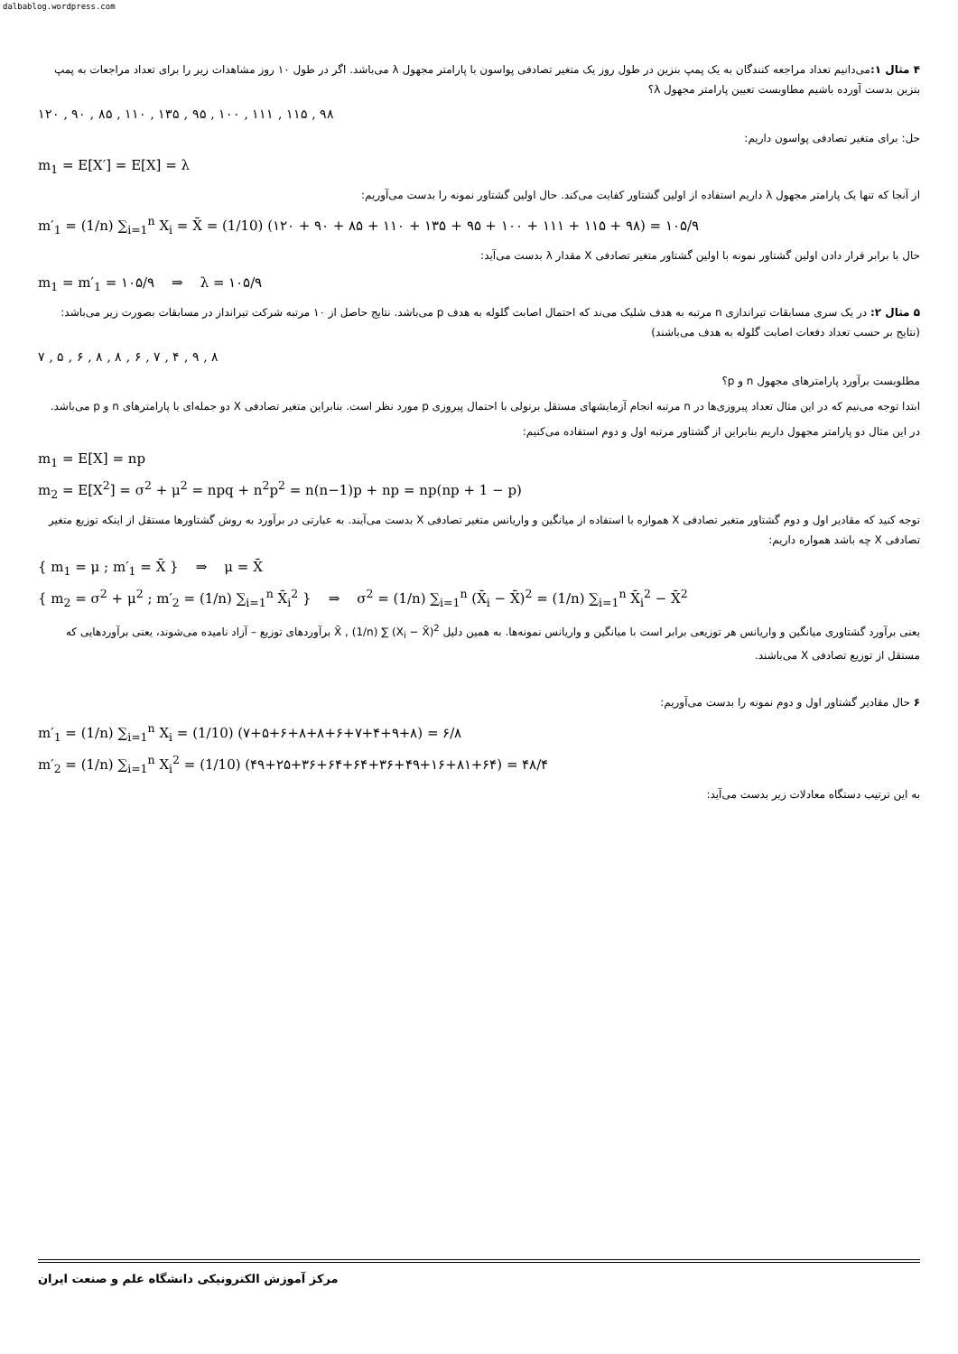dalbablog.wordpress.com
۴ مثال ۱: می‌دانیم تعداد مراجعه کنندگان به یک پمپ بنزین در طول روز یک متغیر تصادفی پواسون با پارامتر مجهول λ می‌باشد. اگر در طول ۱۰ روز مشاهدات زیر را برای تعداد مراجعات به پمپ بنزین بدست آورده باشیم مطاوبست تعیین پارامتر مجهول λ؟
۱۲۰ , ۹۰ , ۸۵ , ۱۱۰ , ۱۳۵ , ۹۵ , ۱۰۰ , ۱۱۱ , ۱۱۵ , ۹۸
حل: برای متغیر تصادفی پواسون داریم:
m<sub>1</sub> = E[X′] = E[X] = λ
از آنجا که تنها یک پارامتر مجهول λ داریم استفاده از اولین گشتاور کفایت می‌کند. حال اولین گشتاور نمونه را بدست می‌آوریم:
m′<sub>1</sub> = (1/n) ∑<sub>i=1</sub><sup>n</sup> X<sub>i</sub> = X̄ = (1/10) (۱۲۰ + ۹۰ + ۸۵ + ۱۱۰ + ۱۳۵ + ۹۵ + ۱۰۰ + ۱۱۱ + ۱۱۵ + ۹۸) = ۱۰۵/۹
حال با برابر قرار دادن اولین گشتاور نمونه با اولین گشتاور متغیر تصادفی X مقدار λ بدست می‌آید:
m<sub>1</sub> = m′<sub>1</sub> = ۱۰۵/۹ ⇒ λ = ۱۰۵/۹
۵ مثال ۲: در یک سری مسابقات تیراندازی n مرتبه به هدف شلیک می‌ند که احتمال اصابت گلوله به هدف p می‌باشد. نتایج حاصل از ۱۰ مرتبه شرکت تیرانداز در مسابقات بصورت زیر می‌باشد: (نتایج بر حسب تعداد دفعات اصابت گلوله به هدف می‌باشند)
۷ , ۵ , ۶ , ۸ , ۸ , ۶ , ۷ , ۴ , ۹ , ۸
مطلوبست برآورد پارامترهای مجهول n و p؟
ابتدا توجه می‌نیم که در این مثال تعداد پیروزی‌ها در n مرتبه انجام آزمایشهای مستقل برنولی با احتمال پیروزی p مورد نظر است. بنابراین متغیر تصادفی X دو جمله‌ای با پارامترهای n و p می‌باشد.
در این مثال دو پارامتر مجهول داریم بنابراین از گشتاور مرتبه اول و دوم استفاده می‌کنیم:
m<sub>1</sub> = E[X] = np
m<sub>2</sub> = E[X<sup>2</sup>] = σ<sup>2</sup> + μ<sup>2</sup> = npq + n<sup>2</sup>p<sup>2</sup> = n(n−1)p + np = np(np + 1 − p)
توجه کنید که مقادیر اول و دوم گشتاور متغیر تصادفی X همواره با استفاده از میانگین و واریانس متغیر تصادفی X بدست می‌آیند. به عبارتی در برآورد به روش گشتاورها مستقل از اینکه توزیع متغیر تصادفی X چه باشد همواره داریم:
{ m<sub>1</sub> = μ ; m′<sub>1</sub> = X̄ } ⇒ μ = X̄
{ m<sub>2</sub> = σ<sup>2</sup> + μ<sup>2</sup> ; m′<sub>2</sub> = (1/n) ∑<sub>i=1</sub><sup>n</sup> X̄<sub>i</sub><sup>2</sup> } ⇒ σ<sup>2</sup> = (1/n) ∑<sub>i=1</sub><sup>n</sup> (X̄<sub>i</sub> − X̄)<sup>2</sup> = (1/n) ∑<sub>i=1</sub><sup>n</sup> X̄<sub>i</sub><sup>2</sup> − X̄<sup>2</sup>
یعنی برآورد گشتاوری میانگین و واریانس هر توزیعی برابر است با میانگین و واریانس نمونه‌ها. به همین دلیل X̄ , (1/n) ∑ (X<sub>i</sub> − X̄)<sup>2</sup> برآوردهای توزیع – آزاد نامیده می‌شوند، یعنی برآوردهایی که مستقل از توزیع تصادفی X می‌باشند.
۶ حال مقادیر گشتاور اول و دوم نمونه را بدست می‌آوریم:
m′<sub>1</sub> = (1/n) ∑<sub>i=1</sub><sup>n</sup> X<sub>i</sub> = (1/10) (۷+۵+۶+۸+۸+۶+۷+۴+۹+۸) = ۶/۸
m′<sub>2</sub> = (1/n) ∑<sub>i=1</sub><sup>n</sup> X<sub>i</sub><sup>2</sup> = (1/10) (۴۹+۲۵+۳۶+۶۴+۶۴+۳۶+۴۹+۱۶+۸۱+۶۴) = ۴۸/۴
به این ترتیب دستگاه معادلات زیر بدست می‌آید:
مرکز آموزش الکترونیکی دانشگاه علم و صنعت ایران